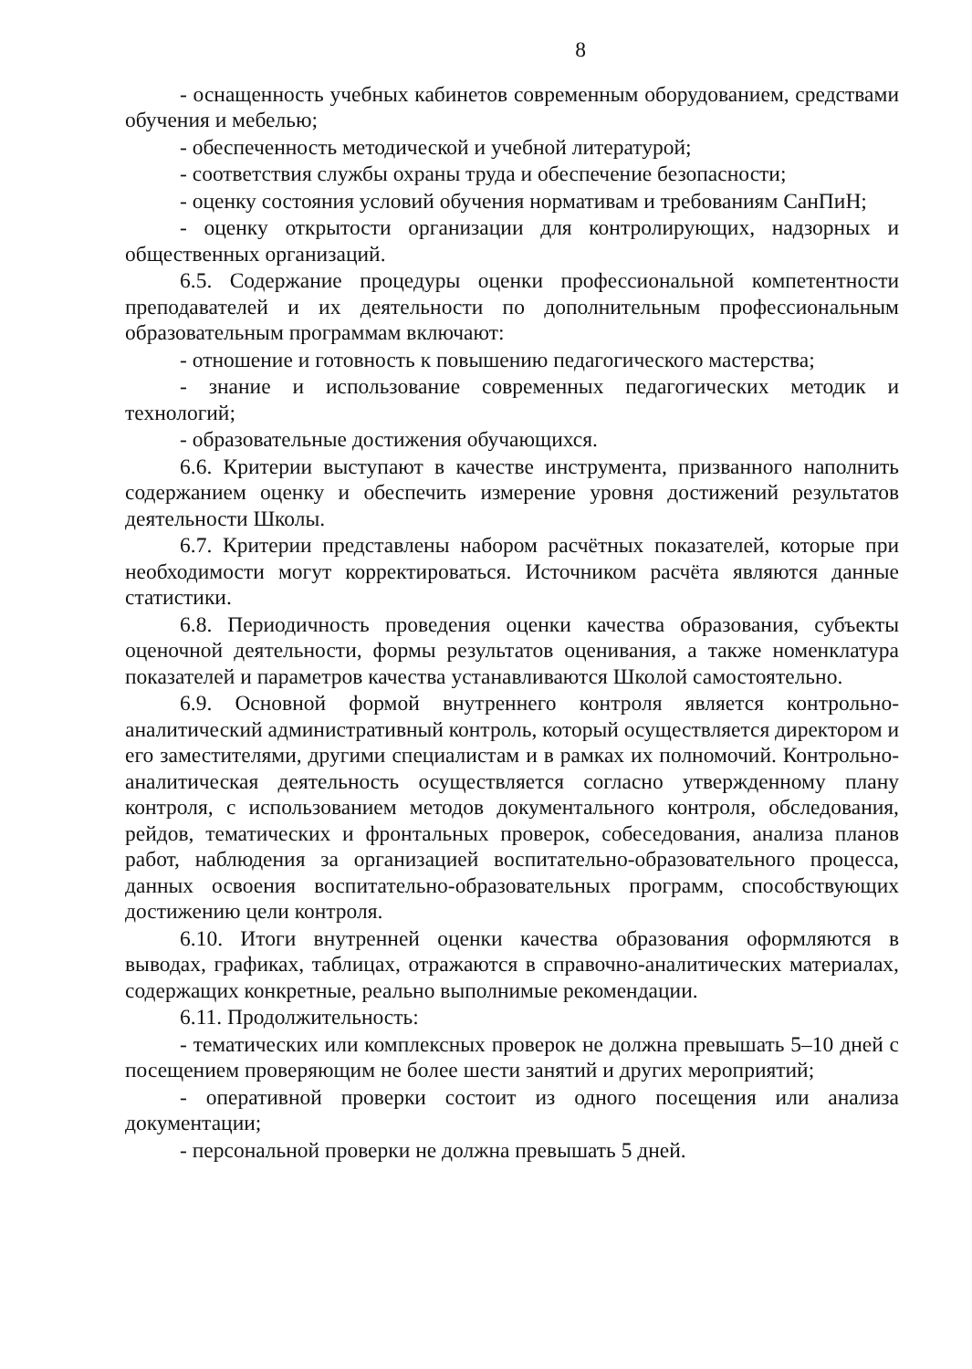8
- оснащенность учебных кабинетов современным оборудованием, средствами обучения и мебелью;
- обеспеченность методической и учебной литературой;
- соответствия службы охраны труда и обеспечение безопасности;
- оценку состояния условий обучения нормативам и требованиям СанПиН;
- оценку открытости организации для контролирующих, надзорных и общественных организаций.
6.5. Содержание процедуры оценки профессиональной компетентности преподавателей и их деятельности по дополнительным профессиональным образовательным программам включают:
- отношение и готовность к повышению педагогического мастерства;
- знание и использование современных педагогических методик и технологий;
- образовательные достижения обучающихся.
6.6. Критерии выступают в качестве инструмента, призванного наполнить содержанием оценку и обеспечить измерение уровня достижений результатов деятельности Школы.
6.7. Критерии представлены набором расчётных показателей, которые при необходимости могут корректироваться. Источником расчёта являются данные статистики.
6.8. Периодичность проведения оценки качества образования, субъекты оценочной деятельности, формы результатов оценивания, а также номенклатура показателей и параметров качества устанавливаются Школой самостоятельно.
6.9. Основной формой внутреннего контроля является контрольно-аналитический административный контроль, который осуществляется директором и его заместителями, другими специалистам и в рамках их полномочий. Контрольно-аналитическая деятельность осуществляется согласно утвержденному плану контроля, с использованием методов документального контроля, обследования, рейдов, тематических и фронтальных проверок, собеседования, анализа планов работ, наблюдения за организацией воспитательно-образовательного процесса, данных освоения воспитательно-образовательных программ, способствующих достижению цели контроля.
6.10. Итоги внутренней оценки качества образования оформляются в выводах, графиках, таблицах, отражаются в справочно-аналитических материалах, содержащих конкретные, реально выполнимые рекомендации.
6.11. Продолжительность:
- тематических или комплексных проверок не должна превышать 5–10 дней с посещением проверяющим не более шести занятий и других мероприятий;
- оперативной проверки состоит из одного посещения или анализа документации;
- персональной проверки не должна превышать 5 дней.